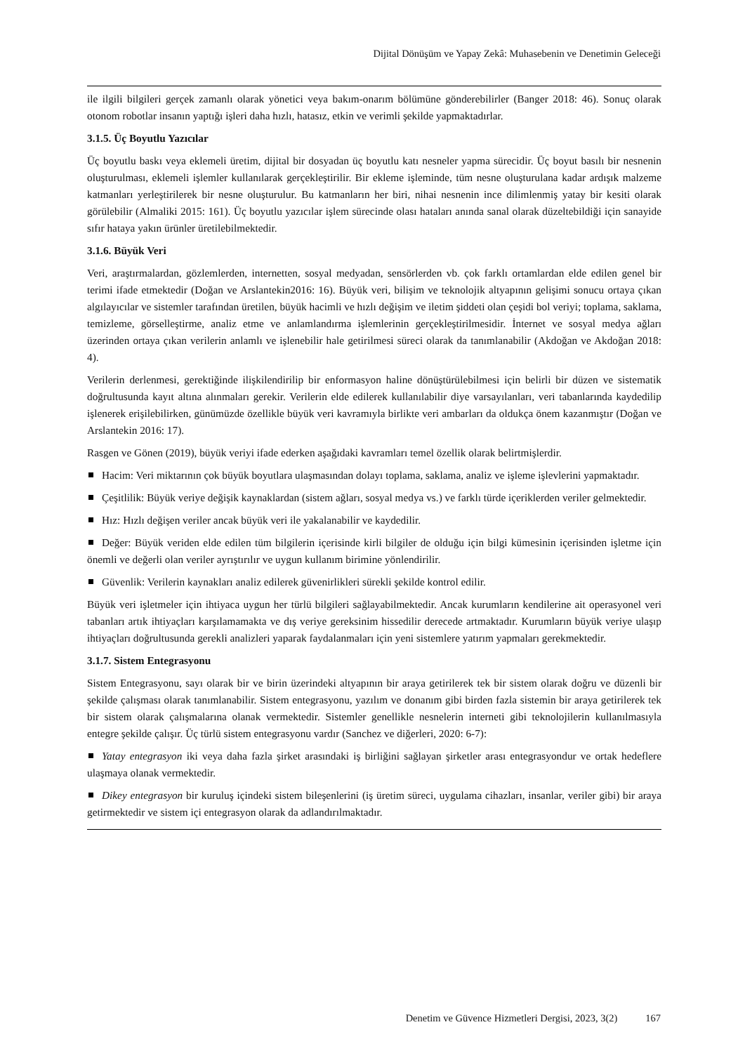Dijital Dönüşüm ve Yapay Zekâ: Muhasebenin ve Denetimin Geleceği
ile ilgili bilgileri gerçek zamanlı olarak yönetici veya bakım-onarım bölümüne gönderebilirler (Banger 2018: 46). Sonuç olarak otonom robotlar insanın yaptığı işleri daha hızlı, hatasız, etkin ve verimli şekilde yapmaktadırlar.
3.1.5. Üç Boyutlu Yazıcılar
Üç boyutlu baskı veya eklemeli üretim, dijital bir dosyadan üç boyutlu katı nesneler yapma sürecidir. Üç boyut basılı bir nesnenin oluşturulması, eklemeli işlemler kullanılarak gerçekleştirilir. Bir ekleme işleminde, tüm nesne oluşturulana kadar ardışık malzeme katmanları yerleştirilerek bir nesne oluşturulur. Bu katmanların her biri, nihai nesnenin ince dilimlenmiş yatay bir kesiti olarak görülebilir (Almaliki 2015: 161). Üç boyutlu yazıcılar işlem sürecinde olası hataları anında sanal olarak düzeltebildiği için sanayide sıfır hataya yakın ürünler üretilebilmektedir.
3.1.6. Büyük Veri
Veri, araştırmalardan, gözlemlerden, internetten, sosyal medyadan, sensörlerden vb. çok farklı ortamlardan elde edilen genel bir terimi ifade etmektedir (Doğan ve Arslantekin2016: 16). Büyük veri, bilişim ve teknolojik altyapının gelişimi sonucu ortaya çıkan algılayıcılar ve sistemler tarafından üretilen, büyük hacimli ve hızlı değişim ve iletim şiddeti olan çeşidi bol veriyi; toplama, saklama, temizleme, görselleştirme, analiz etme ve anlamlandırma işlemlerinin gerçekleştirilmesidir. İnternet ve sosyal medya ağları üzerinden ortaya çıkan verilerin anlamlı ve işlenebilir hale getirilmesi süreci olarak da tanımlanabilir (Akdoğan ve Akdoğan 2018: 4).
Verilerin derlenmesi, gerektiğinde ilişkilendirilip bir enformasyon haline dönüştürülebilmesi için belirli bir düzen ve sistematik doğrultusunda kayıt altına alınmaları gerekir. Verilerin elde edilerek kullanılabilir diye varsayılanları, veri tabanlarında kaydedilip işlenerek erişilebilirken, günümüzde özellikle büyük veri kavramıyla birlikte veri ambarları da oldukça önem kazanmıştır (Doğan ve Arslantekin 2016: 17).
Rasgen ve Gönen (2019), büyük veriyi ifade ederken aşağıdaki kavramları temel özellik olarak belirtmişlerdir.
Hacim: Veri miktarının çok büyük boyutlara ulaşmasından dolayı toplama, saklama, analiz ve işleme işlevlerini yapmaktadır.
Çeşitlilik: Büyük veriye değişik kaynaklardan (sistem ağları, sosyal medya vs.) ve farklı türde içeriklerden veriler gelmektedir.
Hız: Hızlı değişen veriler ancak büyük veri ile yakalanabilir ve kaydedilir.
Değer: Büyük veriden elde edilen tüm bilgilerin içerisinde kirli bilgiler de olduğu için bilgi kümesinin içerisinden işletme için önemli ve değerli olan veriler ayrıştırılır ve uygun kullanım birimine yönlendirilir.
Güvenlik: Verilerin kaynakları analiz edilerek güvenirlikleri sürekli şekilde kontrol edilir.
Büyük veri işletmeler için ihtiyaca uygun her türlü bilgileri sağlayabilmektedir. Ancak kurumların kendilerine ait operasyonel veri tabanları artık ihtiyaçları karşılamamakta ve dış veriye gereksinim hissedilir derecede artmaktadır. Kurumların büyük veriye ulaşıp ihtiyaçları doğrultusunda gerekli analizleri yaparak faydalanmaları için yeni sistemlere yatırım yapmaları gerekmektedir.
3.1.7. Sistem Entegrasyonu
Sistem Entegrasyonu, sayı olarak bir ve birin üzerindeki altyapının bir araya getirilerek tek bir sistem olarak doğru ve düzenli bir şekilde çalışması olarak tanımlanabilir. Sistem entegrasyonu, yazılım ve donanım gibi birden fazla sistemin bir araya getirilerek tek bir sistem olarak çalışmalarına olanak vermektedir. Sistemler genellikle nesnelerin interneti gibi teknolojilerin kullanılmasıyla entegre şekilde çalışır. Üç türlü sistem entegrasyonu vardır (Sanchez ve diğerleri, 2020: 6-7):
Yatay entegrasyon iki veya daha fazla şirket arasındaki iş birliğini sağlayan şirketler arası entegrasyondur ve ortak hedeflere ulaşmaya olanak vermektedir.
Dikey entegrasyon bir kuruluş içindeki sistem bileşenlerini (iş üretim süreci, uygulama cihazları, insanlar, veriler gibi) bir araya getirmektedir ve sistem içi entegrasyon olarak da adlandırılmaktadır.
Denetim ve Güvence Hizmetleri Dergisi, 2023, 3(2) 167